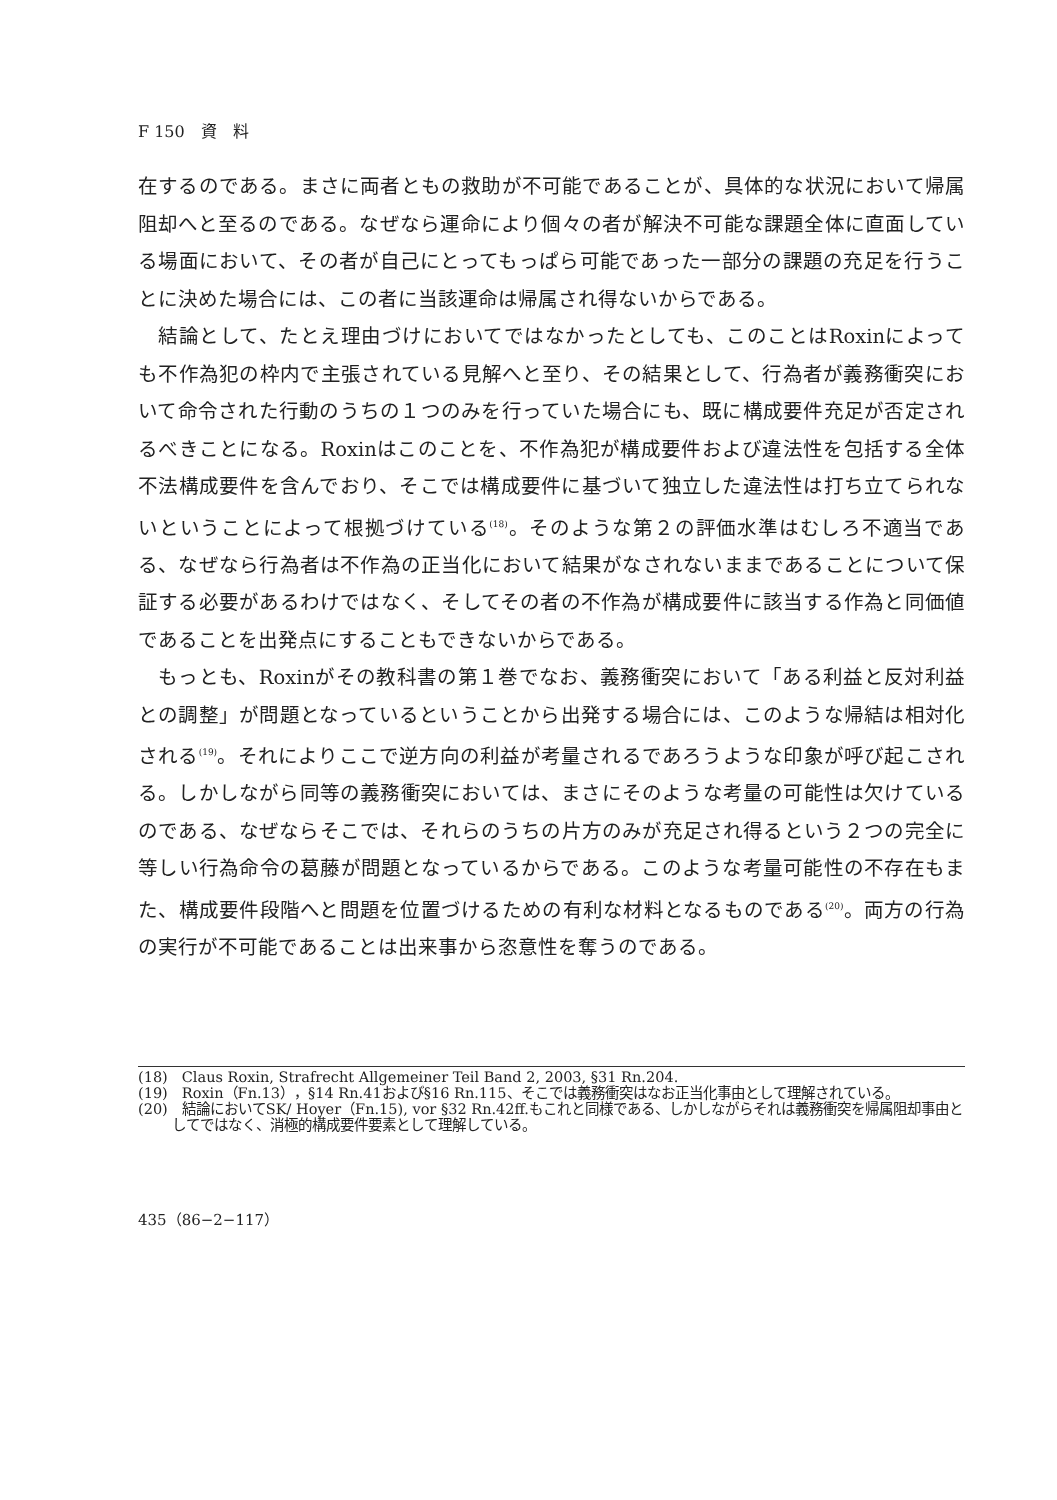F 150　資　料
在するのである。まさに両者ともの救助が不可能であることが、具体的な状況において帰属阻却へと至るのである。なぜなら運命により個々の者が解決不可能な課題全体に直面している場面において、その者が自己にとってもっぱら可能であった一部分の課題の充足を行うことに決めた場合には、この者に当該運命は帰属され得ないからである。
結論として、たとえ理由づけにおいてではなかったとしても、このことはRoxinによっても不作為犯の枠内で主張されている見解へと至り、その結果として、行為者が義務衝突において命令された行動のうちの１つのみを行っていた場合にも、既に構成要件充足が否定されるべきことになる。Roxinはこのことを、不作為犯が構成要件および違法性を包括する全体不法構成要件を含んでおり、そこでは構成要件に基づいて独立した違法性は打ち立てられないということによって根拠づけている<sup>(18)</sup>。そのような第２の評価水準はむしろ不適当である、なぜなら行為者は不作為の正当化において結果がなされないままであることについて保証する必要があるわけではなく、そしてその者の不作為が構成要件に該当する作為と同価値であることを出発点にすることもできないからである。
もっとも、Roxinがその教科書の第１巻でなお、義務衝突において「ある利益と反対利益との調整」が問題となっているということから出発する場合には、このような帰結は相対化される<sup>(19)</sup>。それによりここで逆方向の利益が考量されるであろうような印象が呼び起こされる。しかしながら同等の義務衝突においては、まさにそのような考量の可能性は欠けているのである、なぜならそこでは、それらのうちの片方のみが充足され得るという２つの完全に等しい行為命令の葛藤が問題となっているからである。このような考量可能性の不存在もまた、構成要件段階へと問題を位置づけるための有利な材料となるものである<sup>(20)</sup>。両方の行為の実行が不可能であることは出来事から恣意性を奪うのである。
(18)　Claus Roxin, Strafrecht Allgemeiner Teil Band 2, 2003, §31 Rn.204.
(19)　Roxin（Fn.13），§14 Rn.41および§16 Rn.115、そこでは義務衝突はなお正当化事由として理解されている。
(20)　結論においてSK/ Hoyer（Fn.15), vor §32 Rn.42ff.もこれと同様である、しかしながらそれは義務衝突を帰属阻却事由としてではなく、消極的構成要件要素として理解している。
435（86−2−117）